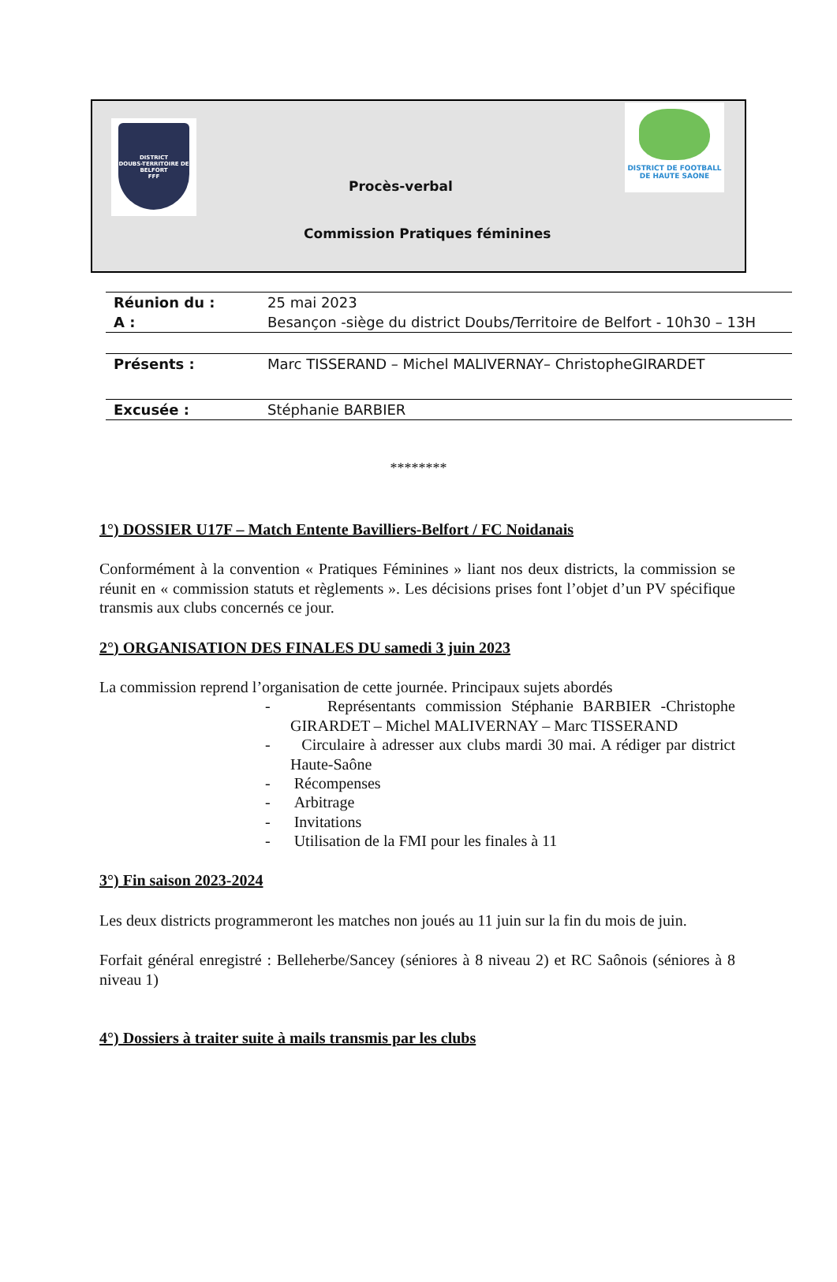DISTRICT
DOUBS-TERRITOIRE DE BELFORT
FFF
DISTRICT DE FOOTBALL
DE HAUTE SAONE
Procès-verbal
Commission Pratiques féminines
| Réunion du : | 25 mai 2023 |
| A : | Besançon -siège du district Doubs/Territoire de Belfort - 10h30 – 13H |
| Présents : | Marc TISSERAND – Michel MALIVERNAY– ChristopheGIRARDET |
| Excusée : | Stéphanie BARBIER |
********
1°) DOSSIER U17F – Match Entente Bavilliers-Belfort / FC Noidanais
Conformément à la convention « Pratiques Féminines » liant nos deux districts, la commission se réunit en « commission statuts et règlements ». Les décisions prises font l’objet d’un PV spécifique transmis aux clubs concernés ce jour.
2°) ORGANISATION DES FINALES DU samedi 3 juin 2023
La commission reprend l’organisation de cette journée. Principaux sujets abordés
- Représentants commission Stéphanie BARBIER -Christophe GIRARDET – Michel MALIVERNAY – Marc TISSERAND
- Circulaire à adresser aux clubs mardi 30 mai. A rédiger par district Haute-Saône
- Récompenses
- Arbitrage
- Invitations
- Utilisation de la FMI pour les finales à 11
3°) Fin saison 2023-2024
Les deux districts programmeront les matches non joués au 11 juin sur la fin du mois de juin.
Forfait général enregistré : Belleherbe/Sancey (séniores à 8 niveau 2) et RC Saônois (séniores à 8 niveau 1)
4°) Dossiers à traiter suite à mails transmis par les clubs